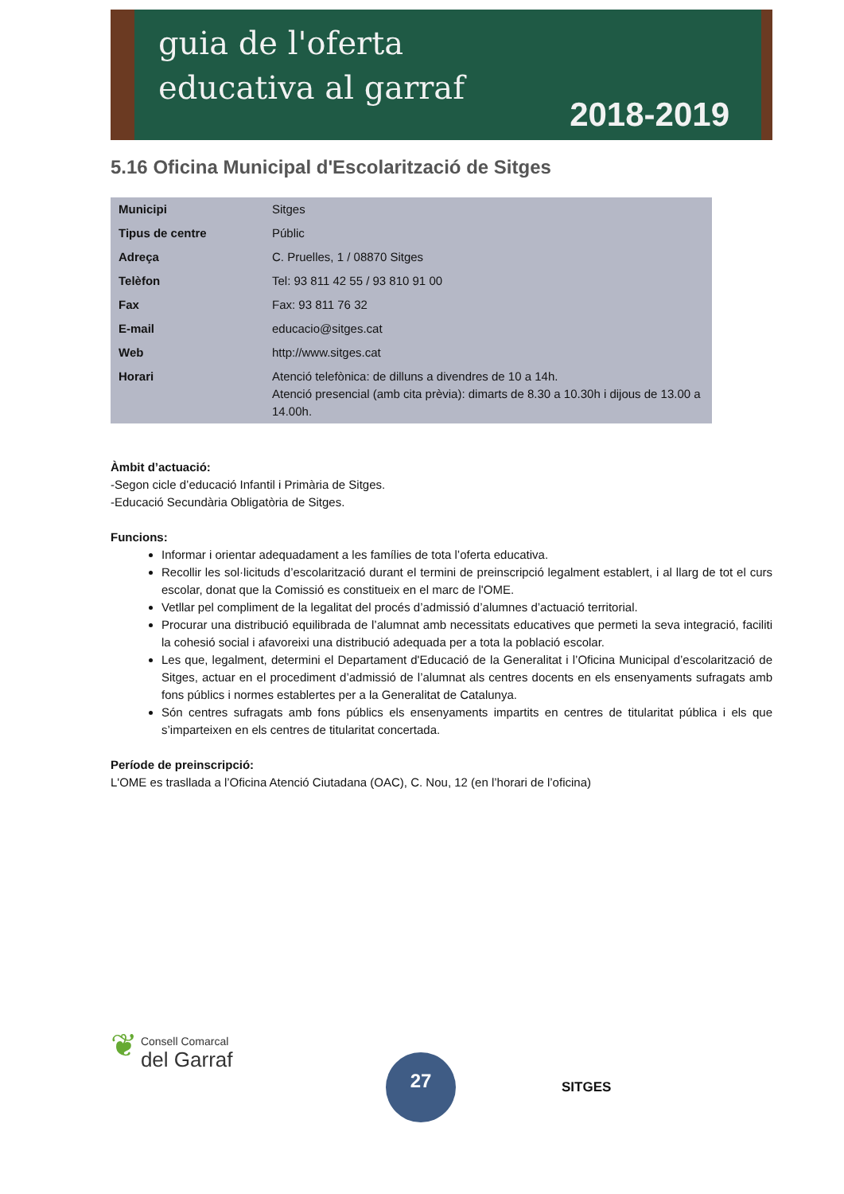guia de l'oferta
educativa al garraf
2018-2019
5.16 Oficina Municipal d'Escolarització de Sitges
| Municipi | Sitges |
| Tipus de centre | Públic |
| Adreça | C. Pruelles, 1 / 08870 Sitges |
| Telèfon | Tel: 93 811 42 55 / 93 810 91 00 |
| Fax | Fax: 93 811 76 32 |
| E-mail | educacio@sitges.cat |
| Web | http://www.sitges.cat |
| Horari | Atenció telefònica: de dilluns a divendres de 10 a 14h. Atenció presencial (amb cita prèvia): dimarts de 8.30 a 10.30h i dijous de 13.00 a 14.00h. |
Àmbit d’actuació:
-Segon cicle d’educació Infantil i Primària de Sitges.
-Educació Secundària Obligatòria de Sitges.
Funcions:
Informar i orientar adequadament a les famílies de tota l’oferta educativa.
Recollir les sol·licituds d’escolarització durant el termini de preinscripció legalment establert, i al llarg de tot el curs escolar, donat que la Comissió es constitueix en el marc de l'OME.
Vetllar pel compliment de la legalitat del procés d’admissió d’alumnes d’actuació territorial.
Procurar una distribució equilibrada de l’alumnat amb necessitats educatives que permeti la seva integració, faciliti la cohesió social i afavoreixi una distribució adequada per a tota la població escolar.
Les que, legalment, determini el Departament d'Educació de la Generalitat i l’Oficina Municipal d’escolarització de Sitges, actuar en el procediment d’admissió de l’alumnat als centres docents en els ensenyaments sufragats amb fons públics i normes establertes per a la Generalitat de Catalunya.
Són centres sufragats amb fons públics els ensenyaments impartits en centres de titularitat pública i els que s’imparteixen en els centres de titularitat concertada.
Període de preinscripció:
L'OME es trasllada a l’Oficina Atenció Ciutadana (OAC), C. Nou, 12 (en l’horari de l’oficina)
❦ Consell Comarcal
del Garraf
27
SITGES